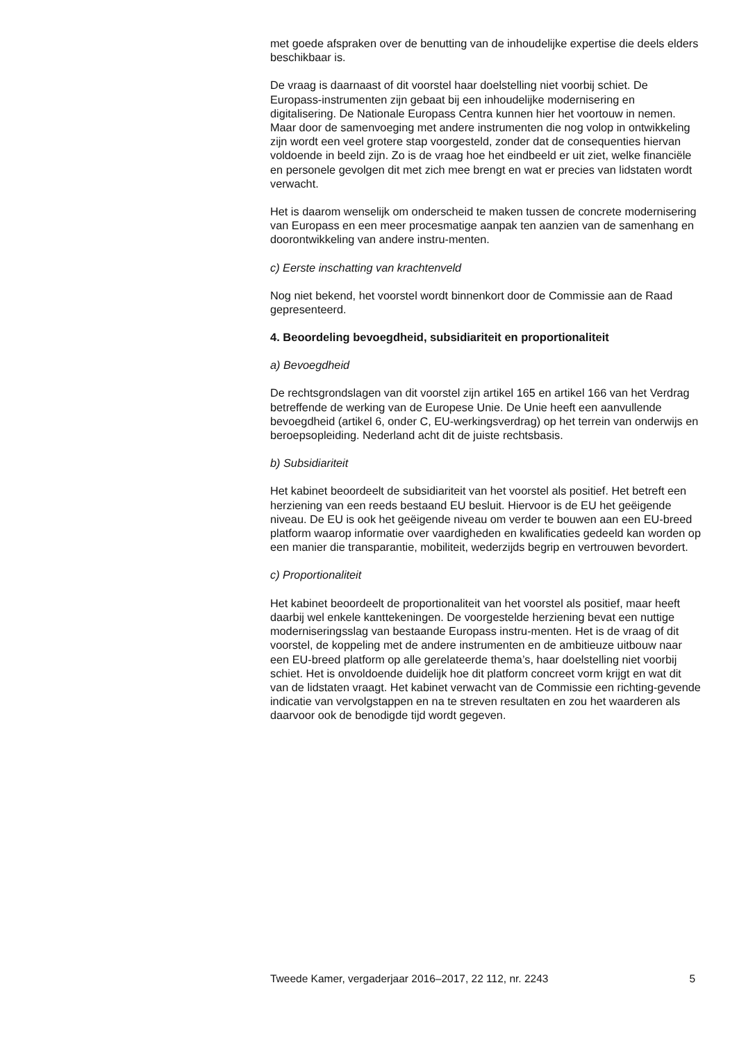met goede afspraken over de benutting van de inhoudelijke expertise die deels elders beschikbaar is.
De vraag is daarnaast of dit voorstel haar doelstelling niet voorbij schiet. De Europass-instrumenten zijn gebaat bij een inhoudelijke modernisering en digitalisering. De Nationale Europass Centra kunnen hier het voortouw in nemen. Maar door de samenvoeging met andere instrumenten die nog volop in ontwikkeling zijn wordt een veel grotere stap voorgesteld, zonder dat de consequenties hiervan voldoende in beeld zijn. Zo is de vraag hoe het eindbeeld er uit ziet, welke financiële en personele gevolgen dit met zich mee brengt en wat er precies van lidstaten wordt verwacht.
Het is daarom wenselijk om onderscheid te maken tussen de concrete modernisering van Europass en een meer procesmatige aanpak ten aanzien van de samenhang en doorontwikkeling van andere instru-menten.
c) Eerste inschatting van krachtenveld
Nog niet bekend, het voorstel wordt binnenkort door de Commissie aan de Raad gepresenteerd.
4. Beoordeling bevoegdheid, subsidiariteit en proportionaliteit
a) Bevoegdheid
De rechtsgrondslagen van dit voorstel zijn artikel 165 en artikel 166 van het Verdrag betreffende de werking van de Europese Unie. De Unie heeft een aanvullende bevoegdheid (artikel 6, onder C, EU-werkingsverdrag) op het terrein van onderwijs en beroepsopleiding. Nederland acht dit de juiste rechtsbasis.
b) Subsidiariteit
Het kabinet beoordeelt de subsidiariteit van het voorstel als positief. Het betreft een herziening van een reeds bestaand EU besluit. Hiervoor is de EU het geëigende niveau. De EU is ook het geëigende niveau om verder te bouwen aan een EU-breed platform waarop informatie over vaardigheden en kwalificaties gedeeld kan worden op een manier die transparantie, mobiliteit, wederzijds begrip en vertrouwen bevordert.
c) Proportionaliteit
Het kabinet beoordeelt de proportionaliteit van het voorstel als positief, maar heeft daarbij wel enkele kanttekeningen. De voorgestelde herziening bevat een nuttige moderniseringsslag van bestaande Europass instru-menten. Het is de vraag of dit voorstel, de koppeling met de andere instrumenten en de ambitieuze uitbouw naar een EU-breed platform op alle gerelateerde thema’s, haar doelstelling niet voorbij schiet. Het is onvoldoende duidelijk hoe dit platform concreet vorm krijgt en wat dit van de lidstaten vraagt. Het kabinet verwacht van de Commissie een richting-gevende indicatie van vervolgstappen en na te streven resultaten en zou het waarderen als daarvoor ook de benodigde tijd wordt gegeven.
Tweede Kamer, vergaderjaar 2016–2017, 22 112, nr. 2243 5